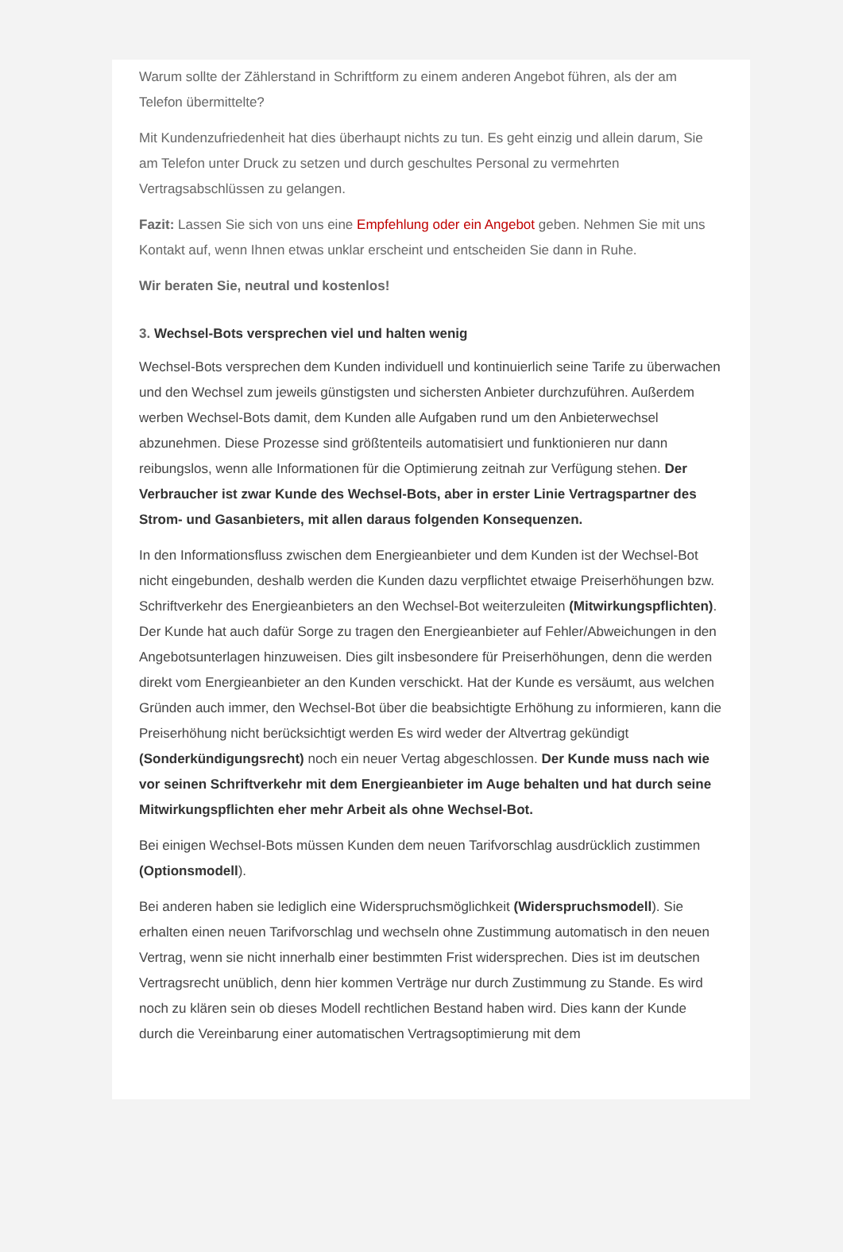Warum sollte der Zählerstand in Schriftform zu einem anderen Angebot führen, als der am Telefon übermittelte?
Mit Kundenzufriedenheit hat dies überhaupt nichts zu tun. Es geht einzig und allein darum, Sie am Telefon unter Druck zu setzen und durch geschultes Personal zu vermehrten Vertragsabschlüssen zu gelangen.
Fazit: Lassen Sie sich von uns eine Empfehlung oder ein Angebot geben. Nehmen Sie mit uns Kontakt auf, wenn Ihnen etwas unklar erscheint und entscheiden Sie dann in Ruhe.
Wir beraten Sie, neutral und kostenlos!
3. Wechsel-Bots versprechen viel und halten wenig
Wechsel-Bots versprechen dem Kunden individuell und kontinuierlich seine Tarife zu überwachen und den Wechsel zum jeweils günstigsten und sichersten Anbieter durchzuführen. Außerdem werben Wechsel-Bots damit, dem Kunden alle Aufgaben rund um den Anbieterwechsel abzunehmen. Diese Prozesse sind größtenteils automatisiert und funktionieren nur dann reibungslos, wenn alle Informationen für die Optimierung zeitnah zur Verfügung stehen. Der Verbraucher ist zwar Kunde des Wechsel-Bots, aber in erster Linie Vertragspartner des Strom- und Gasanbieters, mit allen daraus folgenden Konsequenzen.
In den Informationsfluss zwischen dem Energieanbieter und dem Kunden ist der Wechsel-Bot nicht eingebunden, deshalb werden die Kunden dazu verpflichtet etwaige Preiserhöhungen bzw. Schriftverkehr des Energieanbieters an den Wechsel-Bot weiterzuleiten (Mitwirkungspflichten). Der Kunde hat auch dafür Sorge zu tragen den Energieanbieter auf Fehler/Abweichungen in den Angebotsunterlagen hinzuweisen. Dies gilt insbesondere für Preiserhöhungen, denn die werden direkt vom Energieanbieter an den Kunden verschickt. Hat der Kunde es versäumt, aus welchen Gründen auch immer, den Wechsel-Bot über die beabsichtigte Erhöhung zu informieren, kann die Preiserhöhung nicht berücksichtigt werden Es wird weder der Altvertrag gekündigt (Sonderkündigungsrecht) noch ein neuer Vertag abgeschlossen. Der Kunde muss nach wie vor seinen Schriftverkehr mit dem Energieanbieter im Auge behalten und hat durch seine Mitwirkungspflichten eher mehr Arbeit als ohne Wechsel-Bot.
Bei einigen Wechsel-Bots müssen Kunden dem neuen Tarifvorschlag ausdrücklich zustimmen (Optionsmodell).
Bei anderen haben sie lediglich eine Widerspruchsmöglichkeit (Widerspruchsmodell). Sie erhalten einen neuen Tarifvorschlag und wechseln ohne Zustimmung automatisch in den neuen Vertrag, wenn sie nicht innerhalb einer bestimmten Frist widersprechen. Dies ist im deutschen Vertragsrecht unüblich, denn hier kommen Verträge nur durch Zustimmung zu Stande. Es wird noch zu klären sein ob dieses Modell rechtlichen Bestand haben wird. Dies kann der Kunde durch die Vereinbarung einer automatischen Vertragsoptimierung mit dem